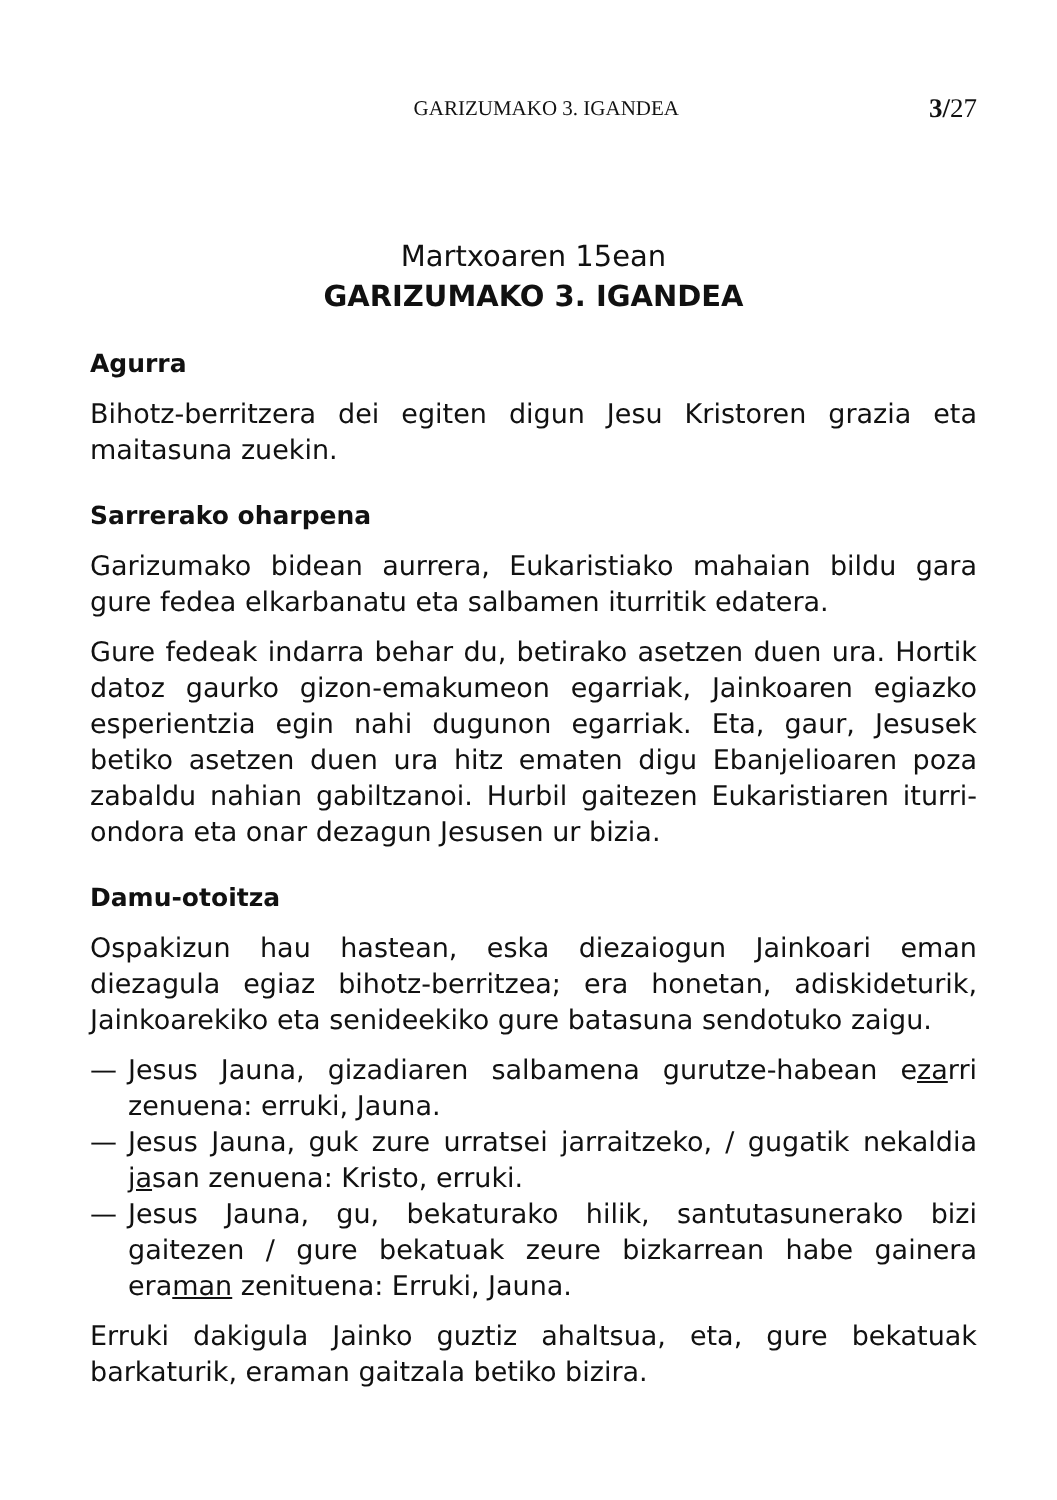GARIZUMAKO 3. IGANDEA 3/27
Martxoaren 15ean
GARIZUMAKO 3. IGANDEA
Agurra
Bihotz-berritzera dei egiten digun Jesu Kristoren grazia eta maitasuna zuekin.
Sarrerako oharpena
Garizumako bidean aurrera, Eukaristiako mahaian bildu gara gure fedea elkarbanatu eta salbamen iturritik edatera.
Gure fedeak indarra behar du, betirako asetzen duen ura. Hortik datoz gaurko gizon-emakumeon egarriak, Jainkoaren egiazko esperientzia egin nahi dugunon egarriak. Eta, gaur, Jesusek betiko asetzen duen ura hitz ematen digu Ebanjelioaren poza zabaldu nahian gabiltzanoi. Hurbil gaitezen Eukaristiaren iturri-ondora eta onar dezagun Jesusen ur bizia.
Damu-otoitza
Ospakizun hau hastean, eska diezaiogun Jainkoari eman diezagula egiaz bihotz-berritzea; era honetan, adiskideturik, Jainkoarekiko eta senideekiko gure batasuna sendotuko zaigu.
— Jesus Jauna, gizadiaren salbamena gurutze-habean ezarri zenuena: erruki, Jauna.
— Jesus Jauna, guk zure urratsei jarraitzeko, / gugatik nekaldia jasan zenuena: Kristo, erruki.
— Jesus Jauna, gu, bekaturako hilik, santutasunerako bizi gaitezen / gure bekatuak zeure bizkarrean habe gainera eraman zenituena: Erruki, Jauna.
Erruki dakigula Jainko guztiz ahaltsua, eta, gure bekatuak barkaturik, eraman gaitzala betiko bizira.